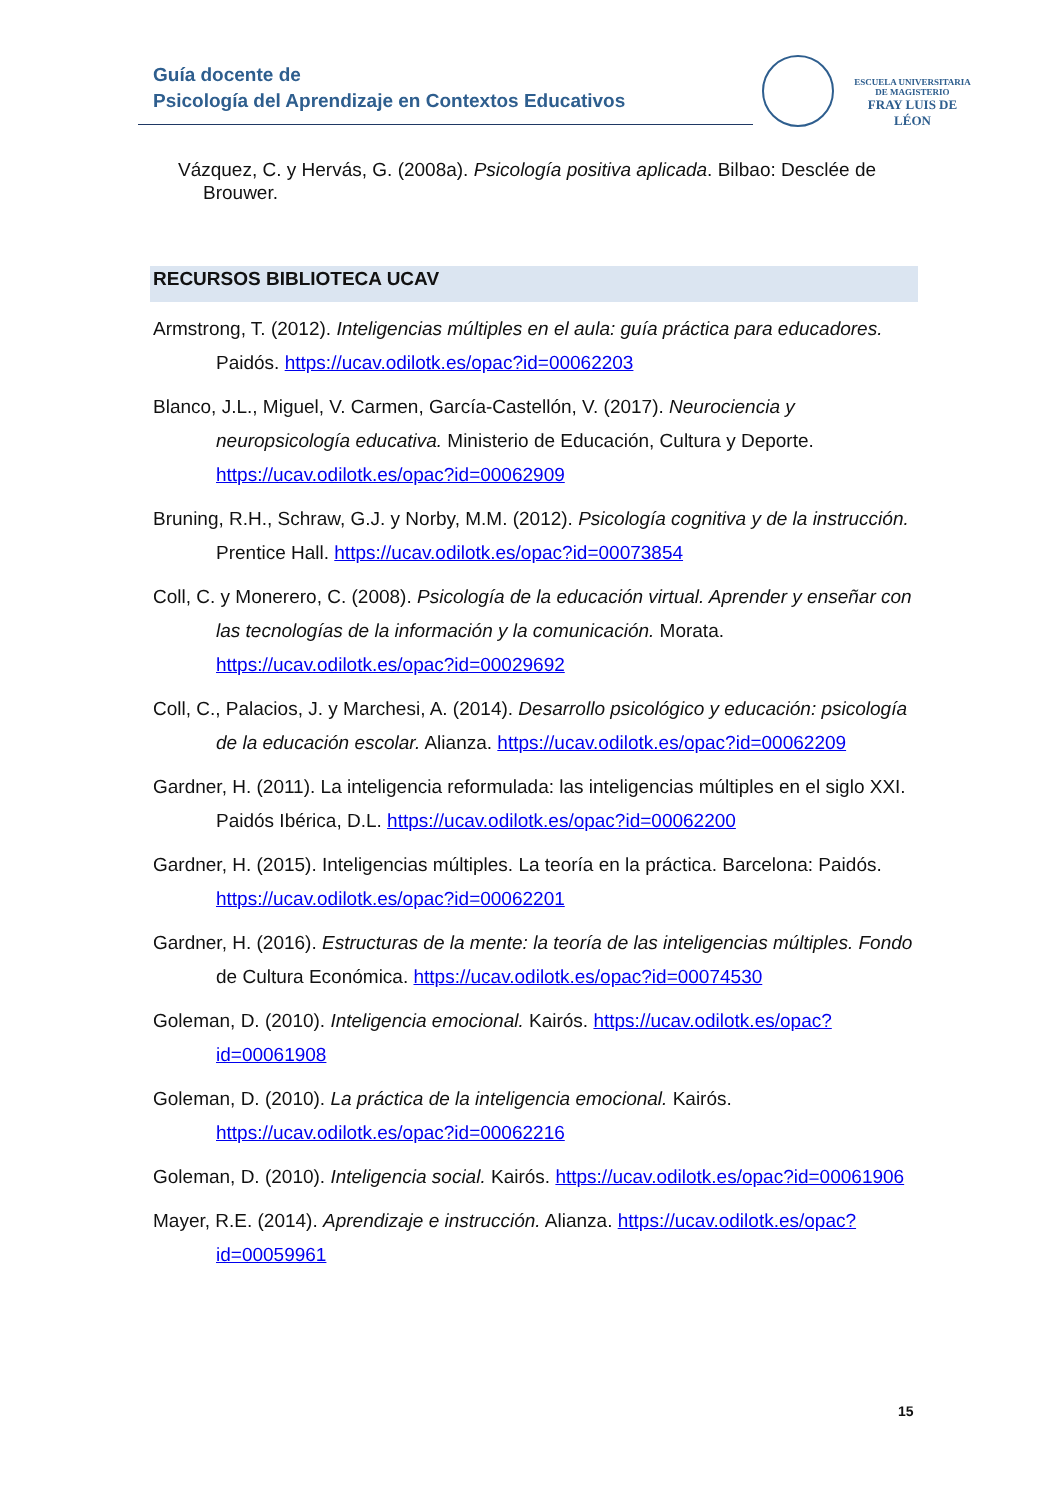Guía docente de
Psicología del Aprendizaje en Contextos Educativos
ESCUELA UNIVERSITARIA
DE MAGISTERIO
FRAY LUIS DE LÉON
Vázquez, C. y Hervás, G. (2008a). Psicología positiva aplicada. Bilbao: Desclée de
Brouwer.
RECURSOS BIBLIOTECA UCAV
Armstrong, T. (2012). Inteligencias múltiples en el aula: guía práctica para educadores. Paidós. https://ucav.odilotk.es/opac?id=00062203
Blanco, J.L., Miguel, V. Carmen, García-Castellón, V. (2017). Neurociencia y neuropsicología educativa. Ministerio de Educación, Cultura y Deporte. https://ucav.odilotk.es/opac?id=00062909
Bruning, R.H., Schraw, G.J. y Norby, M.M. (2012). Psicología cognitiva y de la instrucción. Prentice Hall. https://ucav.odilotk.es/opac?id=00073854
Coll, C. y Monerero, C. (2008). Psicología de la educación virtual. Aprender y enseñar con las tecnologías de la información y la comunicación. Morata. https://ucav.odilotk.es/opac?id=00029692
Coll, C., Palacios, J. y Marchesi, A. (2014). Desarrollo psicológico y educación: psicología de la educación escolar. Alianza. https://ucav.odilotk.es/opac?id=00062209
Gardner, H. (2011). La inteligencia reformulada: las inteligencias múltiples en el siglo XXI. Paidós Ibérica, D.L. https://ucav.odilotk.es/opac?id=00062200
Gardner, H. (2015). Inteligencias múltiples. La teoría en la práctica. Barcelona: Paidós. https://ucav.odilotk.es/opac?id=00062201
Gardner, H. (2016). Estructuras de la mente: la teoría de las inteligencias múltiples. Fondo de Cultura Económica. https://ucav.odilotk.es/opac?id=00074530
Goleman, D. (2010). Inteligencia emocional. Kairós. https://ucav.odilotk.es/opac?id=00061908
Goleman, D. (2010). La práctica de la inteligencia emocional. Kairós. https://ucav.odilotk.es/opac?id=00062216
Goleman, D. (2010). Inteligencia social. Kairós. https://ucav.odilotk.es/opac?id=00061906
Mayer, R.E. (2014). Aprendizaje e instrucción. Alianza. https://ucav.odilotk.es/opac?id=00059961
15